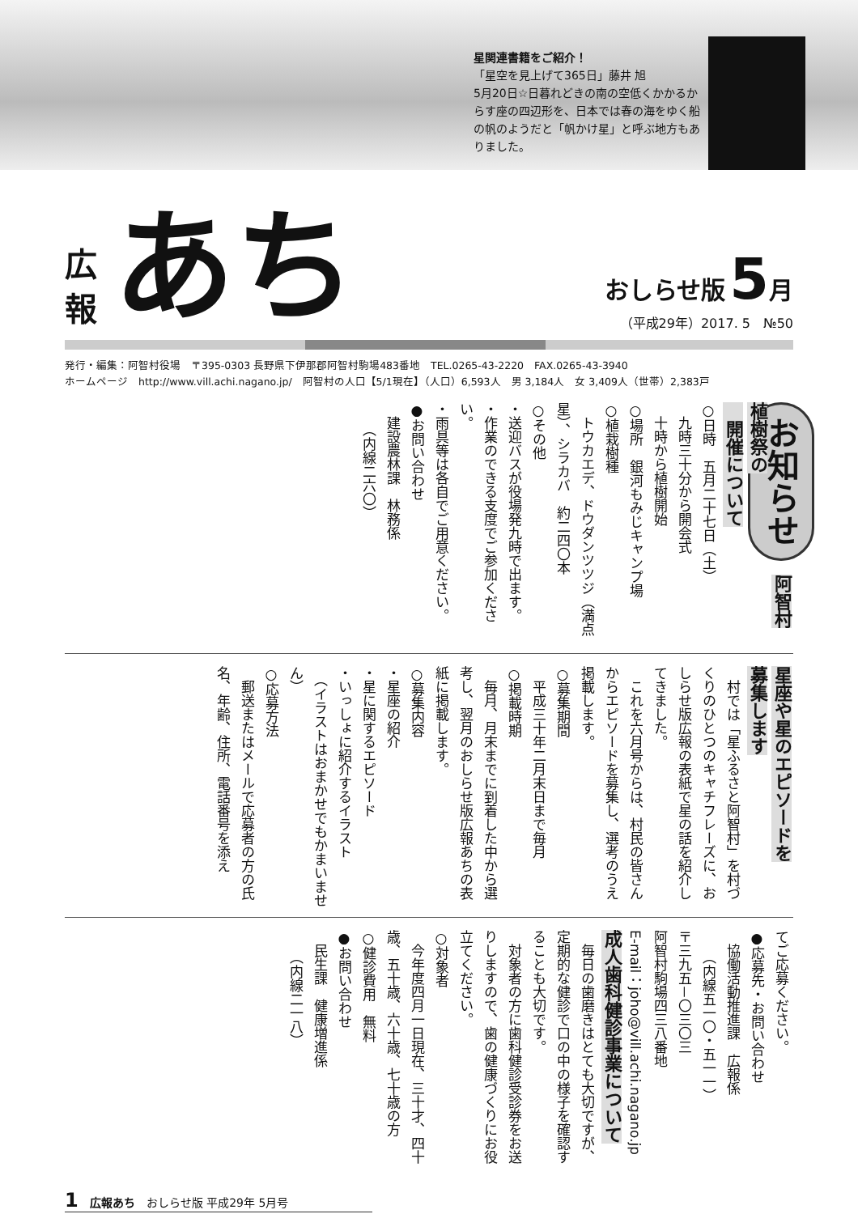星関連書籍をご紹介！
「星空を見上げて365日」藤井 旭
5月20日☆日暮れどきの南の空低くかかるからす座の四辺形を、日本では春の海をゆく船の帆のようだと「帆かけ星」と呼ぶ地方もありました。
広
報
あち
おしらせ版 5 月
（平成29年）2017. 5　№50
発行・編集：阿智村役場　〒395-0303 長野県下伊那郡阿智村駒場483番地　TEL.0265-43-2220　FAX.0265-43-3940
ホームページ　http://www.vill.achi.nagano.jp/　阿智村の人口【5/1現在】（人口）6,593人　男 3,184人　女 3,409人（世帯）2,383戸
お知らせ　阿智村植樹祭の
　開催について
○日時　五月二十七日（土）
　九時三十分から開会式
　十時から植樹開始
○場所　銀河もみじキャンプ場
○植栽樹種
　トウカエデ、ドウダンツツジ（満点星）、シラカバ　約二四〇本
○その他
・送迎バスが役場発九時で出ます。
・作業のできる支度でご参加ください。
・雨具等は各自でご用意ください。
●お問い合わせ
　建設農林課　林務係
　　（内線二六〇）
星座や星のエピソードを
募集します
　村では「星ふるさと阿智村」を村づくりのひとつのキャチフレーズに、おしらせ版広報の表紙で星の話を紹介してきました。
　これを六月号からは、村民の皆さんからエピソードを募集し、選考のうえ掲載します。
○募集期間
　平成三十年二月末日まで毎月
○掲載時期
　毎月、月末までに到着した中から選考し、翌月のおしらせ版広報あちの表紙に掲載します。
○募集内容
・星座の紹介
・星に関するエピソード
・いっしょに紹介するイラスト
　（イラストはおまかせでもかまいません）
○応募方法
　郵送またはメールで応募者の方の氏名、年齢、住所、電話番号を添え
てご応募ください。
●応募先・お問い合わせ
　協働活動推進課　広報係
　　（内線五一〇・五一一）
〒三九五－〇三〇三
阿智村駒場四三八番地
E-mail：joho@vill.achi.nagano.jp
成人歯科健診事業について
　毎日の歯磨きはとても大切ですが、定期的な健診で口の中の様子を確認することも大切です。
　対象者の方に歯科健診受診券をお送りしますので、歯の健康づくりにお役立てください。
○対象者
　今年度四月一日現在、三十才、四十歳、五十歳、六十歳、七十歳の方
○健診費用　無料
●お問い合わせ
　民生課　健康増進係
　　（内線二一八）
1　広報あち　おしらせ版 平成29年 5月号